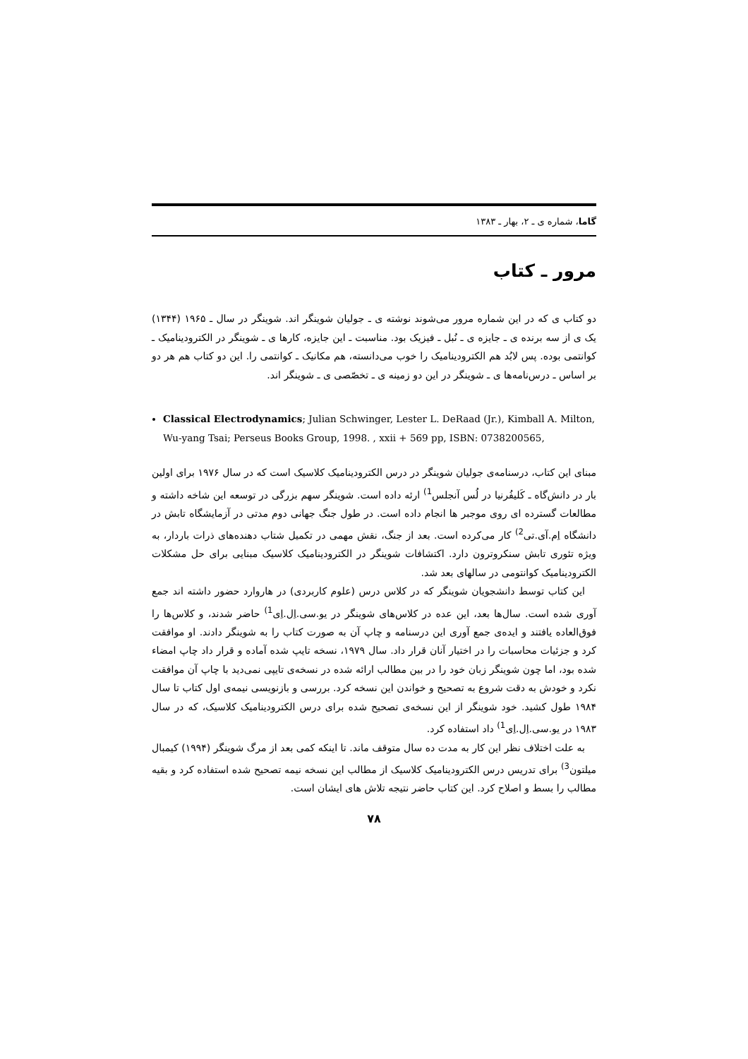گاما، شماره ی ـ ۲، بهار ـ ۱۳۸۳
مرور ـ کتاب
دو کتاب ی که در این شماره مرور می‌شوند نوشته ی ـ جولیان شوینگر اند. شوینگر در سال ـ ۱۹۶۵ (۱۳۴۴) یک ی از سه برنده ی ـ جایزه ی ـ نُبل ـ فیزیک بود. مناسبت ـ این جایزه، کارها ی ـ شوینگر در الکترودینامیک ـ کوانتمی بوده. پس لابُد هم الکترودینامیک را خوب می‌دانسته، هم مکانیک ـ کوانتمی را. این دو کتاب هم هر دو بر اساس ـ درس‌نامه‌ها ی ـ شوینگر در این دو زمینه ی ـ تخصّصی ی ـ شوینگر اند.
Classical Electrodynamics; Julian Schwinger, Lester L. DeRaad (Jr.), Kimball A. Milton, Wu-yang Tsai; Perseus Books Group, 1998. , xxii + 569 pp, ISBN: 0738200565,
مبنای این کتاب، درسنامه‌ی جولیان شوینگر در درس الکترودینامیک کلاسیک است که در سال ۱۹۷۶ برای اولین بار در دانش‌گاه ـ کَلیفُرنیا در لُس آنجلس<sup>1)</sup> ارئه داده است. شوینگر سهم بزرگی در توسعه این شاخه داشته و مطالعات گسترده ای روی موجبر ها انجام داده است. در طول جنگ جهانی دوم مدتی در آزمایشگاه تابش در دانشگاه اِم.آی.تی<sup>2)</sup> کار می‌کرده است. بعد از جنگ، نقش مهمی در تکمیل شتاب دهنده‌های ذرات باردار، به ویژه تئوری تابش سنکروترون دارد. اکتشافات شوینگر در الکترودینامیک کلاسیک مبنایی برای حل مشکلات الکترودینامیک کوانتومی در سالهای بعد شد.
این کتاب توسط دانشجویان شوینگر که در کلاس درس (علوم کاربردی) در هاروارد حضور داشته اند جمع آوری شده است. سال‌ها بعد، این عده در کلاس‌های شوینگر در یو.سی.اِل.اِی<sup>1)</sup> حاضر شدند، و کلاس‌ها را فوق‌العاده یافتند و ایده‌ی جمع آوری این درسنامه و چاپ آن به صورت کتاب را به شوینگر دادند. او موافقت کرد و جزئیات محاسبات را در اختیار آنان قرار داد. سال ۱۹۷۹، نسخه تایپ شده آماده و قرار داد چاپ امضاء شده بود، اما چون شوینگر زبان خود را در بین مطالب ارائه شده در نسخه‌ی تایپی نمی‌دید با چاپ آن موافقت نکرد و خودش به دقت شروع به تصحیح و خواندن این نسخه کرد. بررسی و بازنویسی نیمه‌ی اول کتاب تا سال ۱۹۸۴ طول کشید. خود شوینگر از این نسخه‌ی تصحیح شده برای درس الکترودینامیک کلاسیک، که در سال ۱۹۸۳ در یو.سی.اِل.اِی<sup>1)</sup> داد استفاده کرد.
به علت اختلاف نظر این کار به مدت ده سال متوقف ماند. تا اینکه کمی بعد از مرگ شوینگر (۱۹۹۴) کیمبال میلتون<sup>3)</sup> برای تدریس درس الکترودینامیک کلاسیک از مطالب این نسخه نیمه تصحیح شده استفاده کرد و بقیه مطالب را بسط و اصلاح کرد. این کتاب حاضر نتیجه تلاش های ایشان است.
۷۸